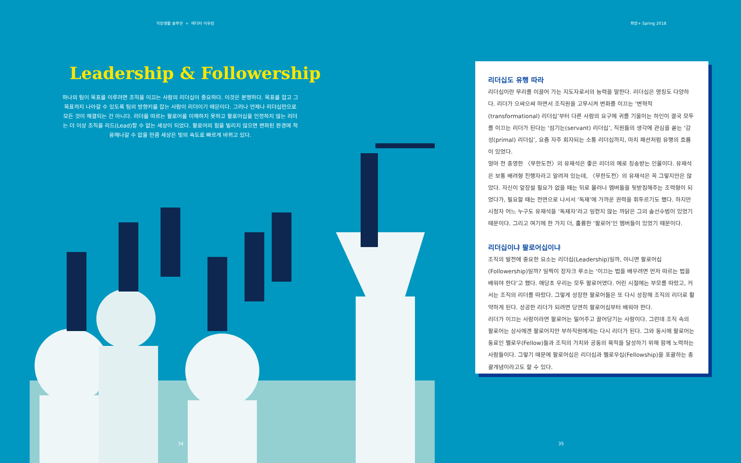직장생활 솔루션 + 에디터 이유민
Leadership & Followership
하나의 팀이 목표를 이루려면 조직을 이끄는 사람의 리더십이 중요하다. 이것은 분명하다. 목표를 잡고 그 목표까지 나아갈 수 있도록 팀의 방향키를 잡는 사람이 리더이기 때문이다. 그러나 언제나 리더십만으로 모든 것이 해결되는 건 아니다. 리더를 따르는 팔로어를 이해하지 못하고 팔로어십을 인정하지 않는 리더는 더 이상 조직을 리드(Lead)할 수 없는 세상이 되었다. 팔로어의 힘을 빌리지 않으면 변화된 환경에 적응해나갈 수 없을 만큼 세상은 빛의 속도로 빠르게 바뀌고 있다.
34
희망+ Spring 2018
리더십도 유행 따라
리더십이란 무리를 이끌어 가는 지도자로서의 능력을 말한다. 리더십은 명칭도 다양하다. 리더가 으쌰으쌰 하면서 조직원을 고무시켜 변화를 이끄는 ‘변혁적(transformational) 리더십’부터 다른 사람의 요구에 귀를 기울이는 하인이 결국 모두를 이끄는 리더가 된다는 ‘섬기는(servant) 리더십’, 직원들의 생각에 관심을 쏟는 ‘감성(primal) 리더십’, 요즘 자주 회자되는 소통 리더십까지, 마치 패션처럼 유행의 흐름이 있었다.
얼마 전 종영한 〈무한도전〉의 유재석은 좋은 리더의 예로 칭송받는 인물이다. 유재석은 보통 배려형 진행자라고 알려져 있는데, 〈무한도전〉의 유재석은 꼭 그렇지만은 않았다. 자신이 앞장설 필요가 없을 때는 뒤로 물러나 멤버들을 뒷받침해주는 조력형이 되었다가, 필요할 때는 전면으로 나서서 ‘독재’에 가까운 권력을 휘두르기도 했다. 하지만 시청자 어느 누구도 유재석을 ‘독재자’라고 일컫지 않는 까닭은 그의 솔선수범이 있었기 때문이다. 그리고 여기에 한 가지 더, 훌륭한 ‘팔로어’인 멤버들이 있었기 때문이다.
리더십이냐 팔로어십이냐
조직의 발전에 중요한 요소는 리더십(Leadership)일까, 아니면 팔로어십(Followership)일까? 일찍이 장자크 루소는 ‘이끄는 법을 배우려면 먼저 따르는 법을 배워야 한다’고 했다. 애당초 우리는 모두 팔로어였다. 어린 시절에는 부모를 따랐고, 커서는 조직의 리더를 따랐다. 그렇게 성장한 팔로어들은 또 다시 성장해 조직의 리더로 활약하게 된다. 성공한 리더가 되려면 당연히 팔로어십부터 배워야 한다.
리더가 이끄는 사람이라면 팔로어는 밀어주고 끌어당기는 사람이다. 그런데 조직 속의 팔로어는 상사에겐 팔로어지만 부하직원에게는 다시 리더가 된다. 그와 동시에 팔로어는 동료인 펠로우(Fellow)들과 조직의 가치와 공동의 목적을 달성하기 위해 함께 노력하는 사람들이다. 그렇기 때문에 팔로어십은 리더십과 펠로우십(Fellowship)을 포괄하는 총괄개념이라고도 할 수 있다.
35